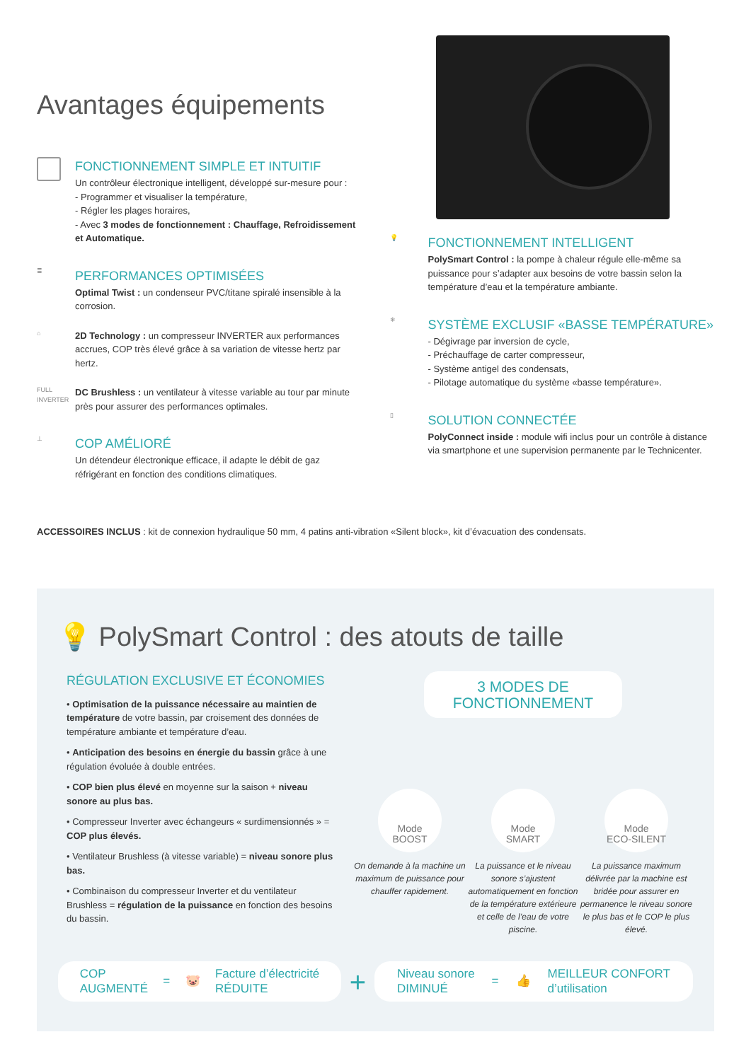Avantages équipements
FONCTIONNEMENT SIMPLE ET INTUITIF
Un contrôleur électronique intelligent, développé sur-mesure pour :
- Programmer et visualiser la température,
- Régler les plages horaires,
- Avec 3 modes de fonctionnement : Chauffage, Refroidissement et Automatique.
≣
PERFORMANCES OPTIMISÉES
Optimal Twist : un condenseur PVC/titane spiralé insensible à la corrosion.
⌂
2D Technology : un compresseur INVERTER aux performances accrues, COP très élevé grâce à sa variation de vitesse hertz par hertz.
FULL INVERTER
DC Brushless : un ventilateur à vitesse variable au tour par minute près pour assurer des performances optimales.
⊥
COP AMÉLIORÉ
Un détendeur électronique efficace, il adapte le débit de gaz réfrigérant en fonction des conditions climatiques.
💡
FONCTIONNEMENT INTELLIGENT
PolySmart Control : la pompe à chaleur régule elle-même sa puissance pour s’adapter aux besoins de votre bassin selon la température d’eau et la température ambiante.
❄
SYSTÈME EXCLUSIF «BASSE TEMPÉRATURE»
- Dégivrage par inversion de cycle,
- Préchauffage de carter compresseur,
- Système antigel des condensats,
- Pilotage automatique du système «basse température».
▯
SOLUTION CONNECTÉE
PolyConnect inside : module wifi inclus pour un contrôle à distance via smartphone et une supervision permanente par le Technicenter.
ACCESSOIRES INCLUS : kit de connexion hydraulique 50 mm, 4 patins anti-vibration «Silent block», kit d’évacuation des condensats.
💡 PolySmart Control : des atouts de taille
RÉGULATION EXCLUSIVE ET ÉCONOMIES
• Optimisation de la puissance nécessaire au maintien de température de votre bassin, par croisement des données de température ambiante et température d’eau.
• Anticipation des besoins en énergie du bassin grâce à une régulation évoluée à double entrées.
• COP bien plus élevé en moyenne sur la saison + niveau sonore au plus bas.
• Compresseur Inverter avec échangeurs « surdimensionnés » = COP plus élevés.
• Ventilateur Brushless (à vitesse variable) = niveau sonore plus bas.
• Combinaison du compresseur Inverter et du ventilateur Brushless = régulation de la puissance en fonction des besoins du bassin.
3 MODES DE FONCTIONNEMENT
Mode
BOOST
On demande à la machine un maximum de puissance pour chauffer rapidement.
Mode
SMART
La puissance et le niveau sonore s’ajustent automatiquement en fonction de la température extérieure et celle de l’eau de votre piscine.
Mode
ECO-SILENT
La puissance maximum délivrée par la machine est bridée pour assurer en permanence le niveau sonore le plus bas et le COP le plus élevé.
COP
AUGMENTÉ = 🐷 Facture d’électricité
RÉDUITE
+
Niveau sonore
DIMINUÉ = 👍 MEILLEUR CONFORT
d’utilisation